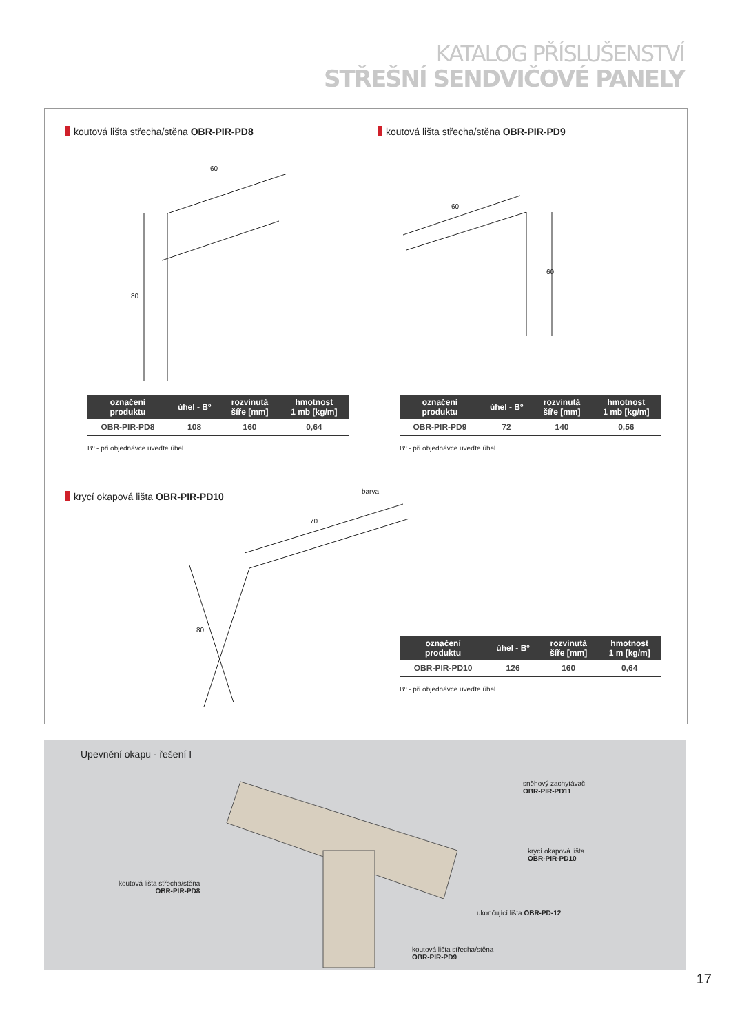KATALOG PŘÍSLUŠENSTVÍ
STŘEŠNÍ SENDVIČOVÉ PANELY
koutová lišta střecha/stěna OBR-PIR-PD8
koutová lišta střecha/stěna OBR-PIR-PD9
60
80
60
60
70
80
| označení produktu | úhel - Bº | rozvinutá šíře [mm] | hmotnost 1 mb [kg/m] |
| --- | --- | --- | --- |
| OBR-PIR-PD8 | 108 | 160 | 0,64 |
Bº - při objednávce uveďte úhel
| označení produktu | úhel - Bº | rozvinutá šíře [mm] | hmotnost 1 mb [kg/m] |
| --- | --- | --- | --- |
| OBR-PIR-PD9 | 72 | 140 | 0,56 |
Bº - při objednávce uveďte úhel
krycí okapová lišta OBR-PIR-PD10
barva
| označení produktu | úhel - Bº | rozvinutá šíře [mm] | hmotnost 1 m [kg/m] |
| --- | --- | --- | --- |
| OBR-PIR-PD10 | 126 | 160 | 0,64 |
Bº - při objednávce uveďte úhel
Upevnění okapu - řešení I
sněhový zachytávač
OBR-PIR-PD11
krycí okapová lišta
OBR-PIR-PD10
koutová lišta střecha/stěna
OBR-PIR-PD8
ukončující lišta OBR-PD-12
koutová lišta střecha/stěna
OBR-PIR-PD9
17